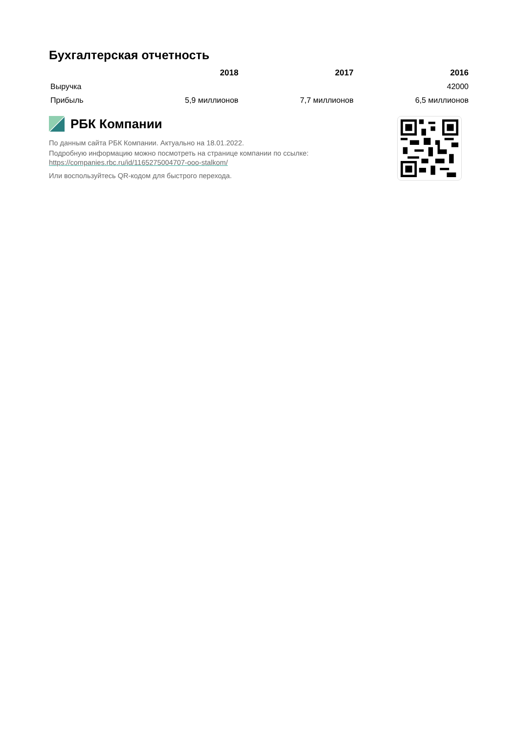Бухгалтерская отчетность
| | 2018 | 2017 | 2016 |
| --- | --- | --- | --- |
| Выручка | | | 42000 |
| Прибыль | 5,9 миллионов | 7,7 миллионов | 6,5 миллионов |
РБК Компании
По данным сайта РБК Компании. Актуально на 18.01.2022.
Подробную информацию можно посмотреть на странице компании по ссылке:
https://companies.rbc.ru/id/1165275004707-ooo-stalkom/
Или воспользуйтесь QR-кодом для быстрого перехода.